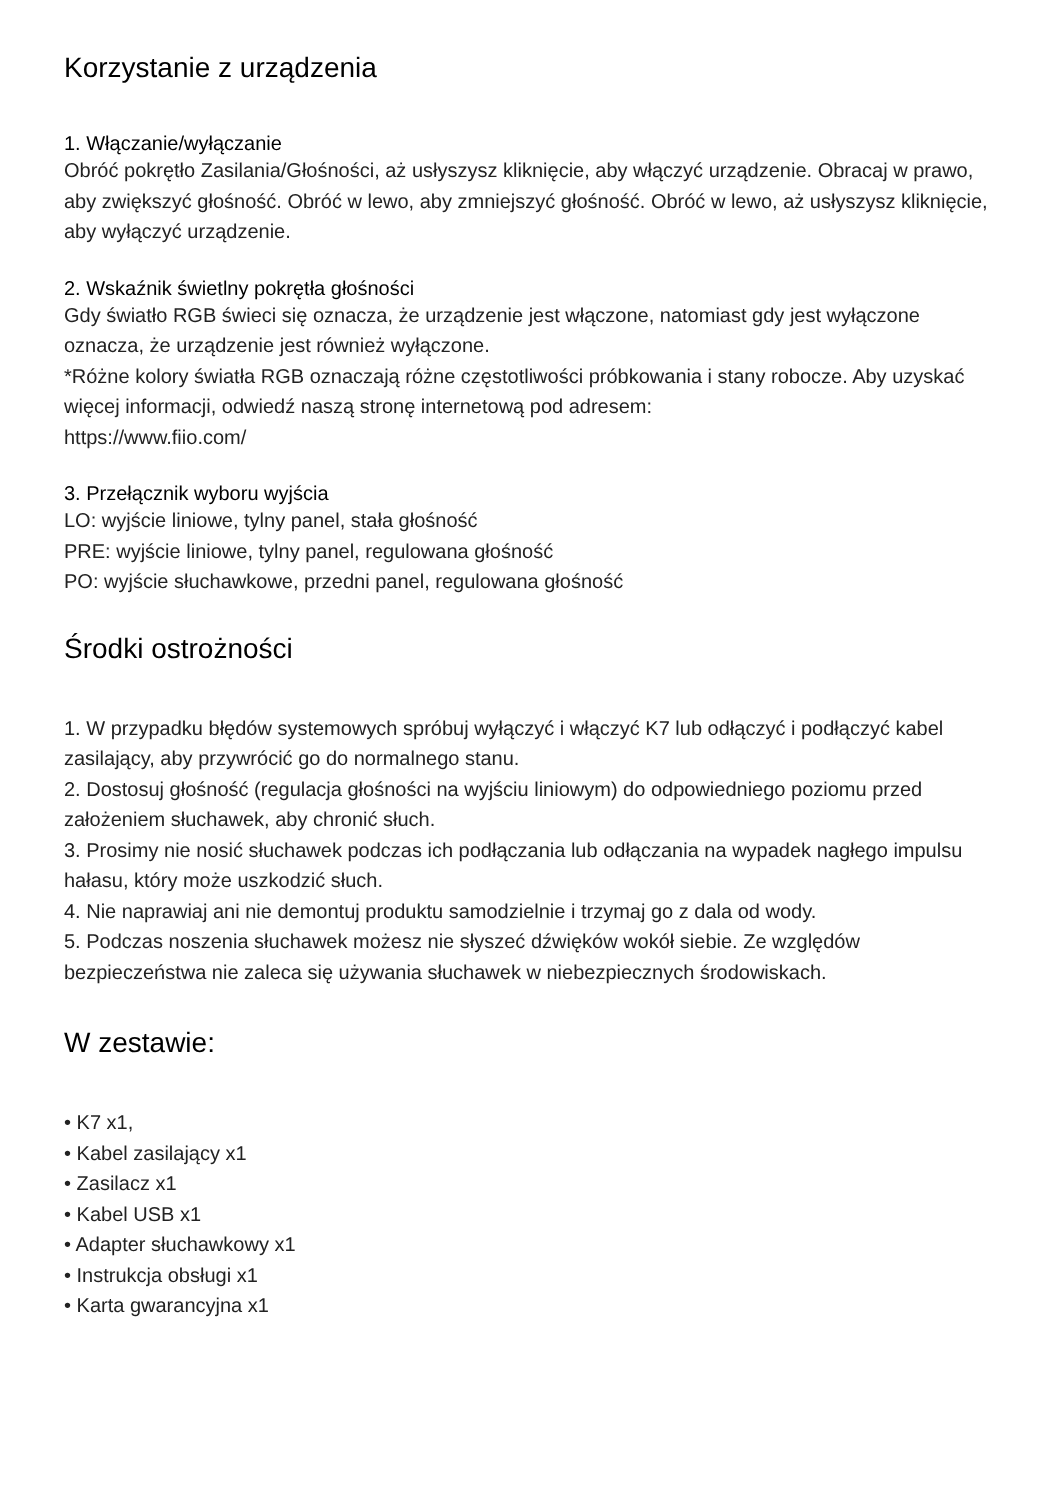Korzystanie z urządzenia
1. Włączanie/wyłączanie
Obróć pokrętło Zasilania/Głośności, aż usłyszysz kliknięcie, aby włączyć urządzenie. Obracaj w prawo, aby zwiększyć głośność. Obróć w lewo, aby zmniejszyć głośność. Obróć w lewo, aż usłyszysz kliknięcie, aby wyłączyć urządzenie.
2. Wskaźnik świetlny pokrętła głośności
Gdy światło RGB świeci się oznacza, że urządzenie jest włączone, natomiast gdy jest wyłączone oznacza, że urządzenie jest również wyłączone.
*Różne kolory światła RGB oznaczają różne częstotliwości próbkowania i stany robocze. Aby uzyskać więcej informacji, odwiedź naszą stronę internetową pod adresem:
https://www.fiio.com/
3. Przełącznik wyboru wyjścia
LO: wyjście liniowe, tylny panel, stała głośność
PRE: wyjście liniowe, tylny panel, regulowana głośność
PO: wyjście słuchawkowe, przedni panel, regulowana głośność
Środki ostrożności
1. W przypadku błędów systemowych spróbuj wyłączyć i włączyć K7 lub odłączyć i podłączyć kabel zasilający, aby przywrócić go do normalnego stanu.
2. Dostosuj głośność (regulacja głośności na wyjściu liniowym) do odpowiedniego poziomu przed założeniem słuchawek, aby chronić słuch.
3. Prosimy nie nosić słuchawek podczas ich podłączania lub odłączania na wypadek nagłego impulsu hałasu, który może uszkodzić słuch.
4. Nie naprawiaj ani nie demontuj produktu samodzielnie i trzymaj go z dala od wody.
5. Podczas noszenia słuchawek możesz nie słyszeć dźwięków wokół siebie. Ze względów bezpieczeństwa nie zaleca się używania słuchawek w niebezpiecznych środowiskach.
W zestawie:
• K7 x1,
• Kabel zasilający x1
• Zasilacz x1
• Kabel USB x1
• Adapter słuchawkowy x1
• Instrukcja obsługi x1
• Karta gwarancyjna x1